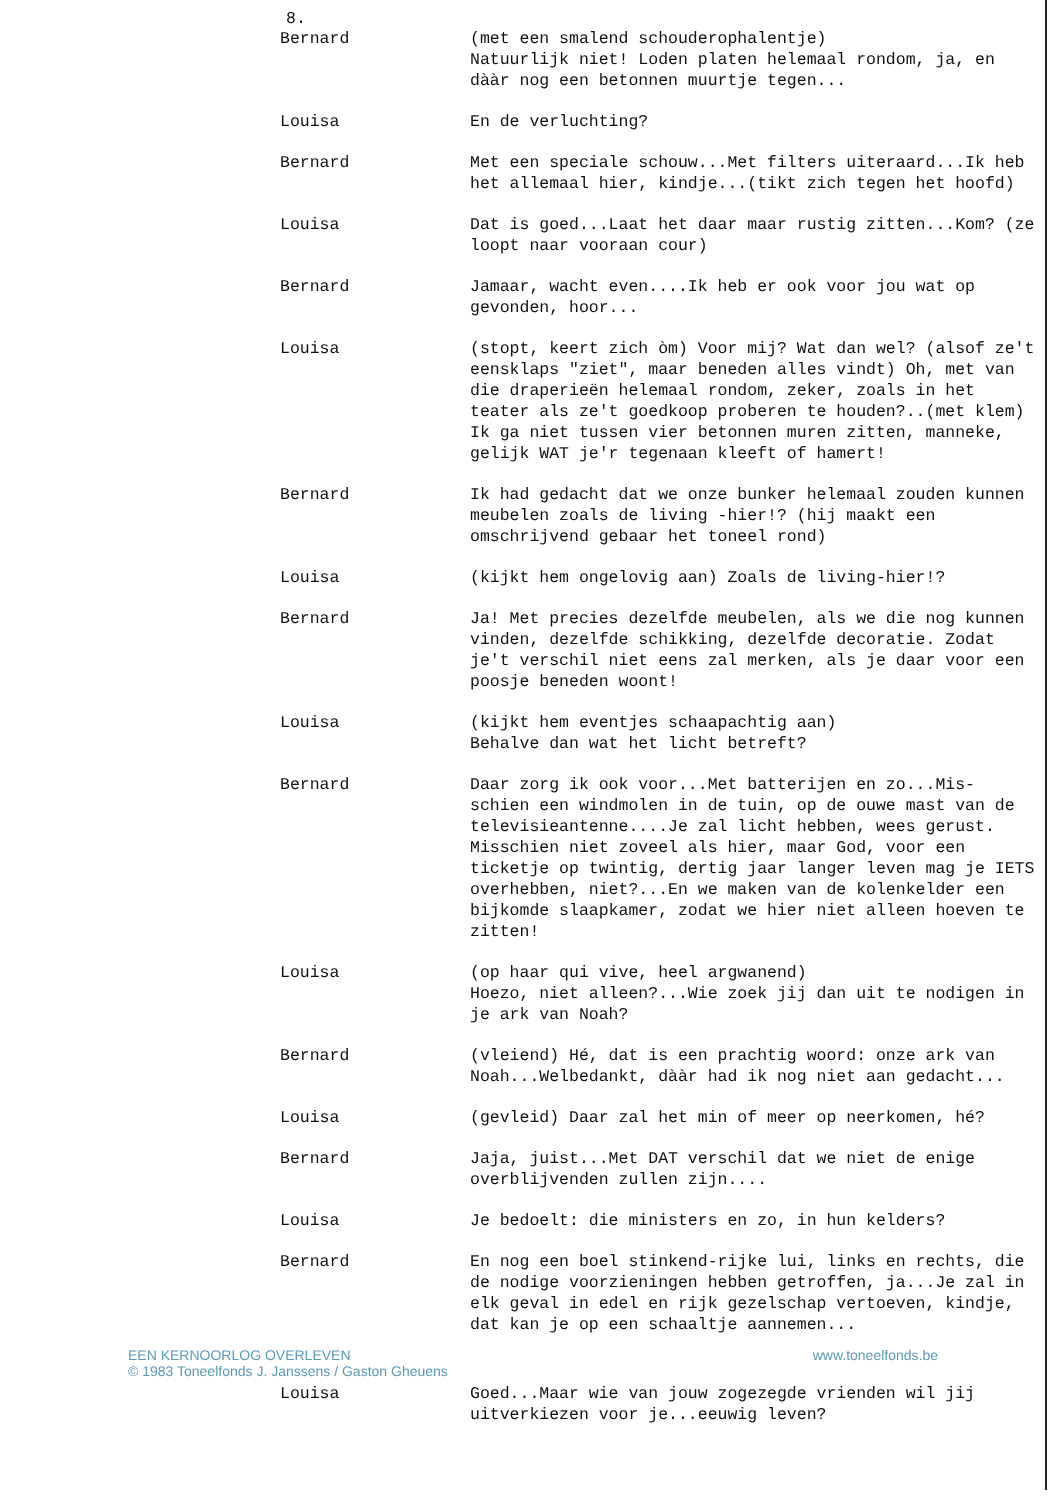8.
Bernard (met een smalend schouderophalentje)
Natuurlijk niet! Loden platen helemaal rondom, ja, en dààr nog een betonnen muurtje tegen...
Louisa En de verluchting?
Bernard Met een speciale schouw...Met filters uiteraard...Ik heb het allemaal hier, kindje...(tikt zich tegen het hoofd)
Louisa Dat is goed...Laat het daar maar rustig zitten...Kom? (ze loopt naar vooraan cour)
Bernard Jamaar, wacht even....Ik heb er ook voor jou wat op gevonden, hoor...
Louisa (stopt, keert zich òm) Voor mij? Wat dan wel? (alsof ze't eensklaps "ziet", maar beneden alles vindt) Oh, met van die draperieën helemaal rondom, zeker, zoals in het teater als ze't goedkoop proberen te houden?..(met klem) Ik ga niet tussen vier betonnen muren zitten, manneke, gelijk WAT je'r tegenaan kleeft of hamert!
Bernard Ik had gedacht dat we onze bunker helemaal zouden kunnen meubelen zoals de living -hier!? (hij maakt een omschrijvend gebaar het toneel rond)
Louisa (kijkt hem ongelovig aan) Zoals de living-hier!?
Bernard Ja! Met precies dezelfde meubelen, als we die nog kunnen vinden, dezelfde schikking, dezelfde decoratie. Zodat je't verschil niet eens zal merken, als je daar voor een poosje beneden woont!
Louisa (kijkt hem eventjes schaapachtig aan)
Behalve dan wat het licht betreft?
Bernard Daar zorg ik ook voor...Met batterijen en zo...Mis- schien een windmolen in de tuin, op de ouwe mast van de televisieantenne....Je zal licht hebben, wees gerust. Misschien niet zoveel als hier, maar God, voor een ticketje op twintig, dertig jaar langer leven mag je IETS overhebben, niet?...En we maken van de kolenkelder een bijkomde slaapkamer, zodat we hier niet alleen hoeven te zitten!
Louisa (op haar qui vive, heel argwanend)
Hoezo, niet alleen?...Wie zoek jij dan uit te nodigen in je ark van Noah?
Bernard (vleiend) Hé, dat is een prachtig woord: onze ark van Noah...Welbedankt, dààr had ik nog niet aan gedacht...
Louisa (gevleid) Daar zal het min of meer op neerkomen, hé?
Bernard Jaja, juist...Met DAT verschil dat we niet de enige overblijvenden zullen zijn....
Louisa Je bedoelt: die ministers en zo, in hun kelders?
Bernard En nog een boel stinkend-rijke lui, links en rechts, die de nodige voorzieningen hebben getroffen, ja...Je zal in elk geval in edel en rijk gezelschap vertoeven, kindje, dat kan je op een schaaltje aannemen...
EEN KERNOORLOG OVERLEVEN
© 1983 Toneelfonds J. Janssens / Gaston Gheuens
www.toneelfonds.be
Louisa Goed...Maar wie van jouw zogezegde vrienden wil jij uitverkiezen voor je...eeuwig leven?